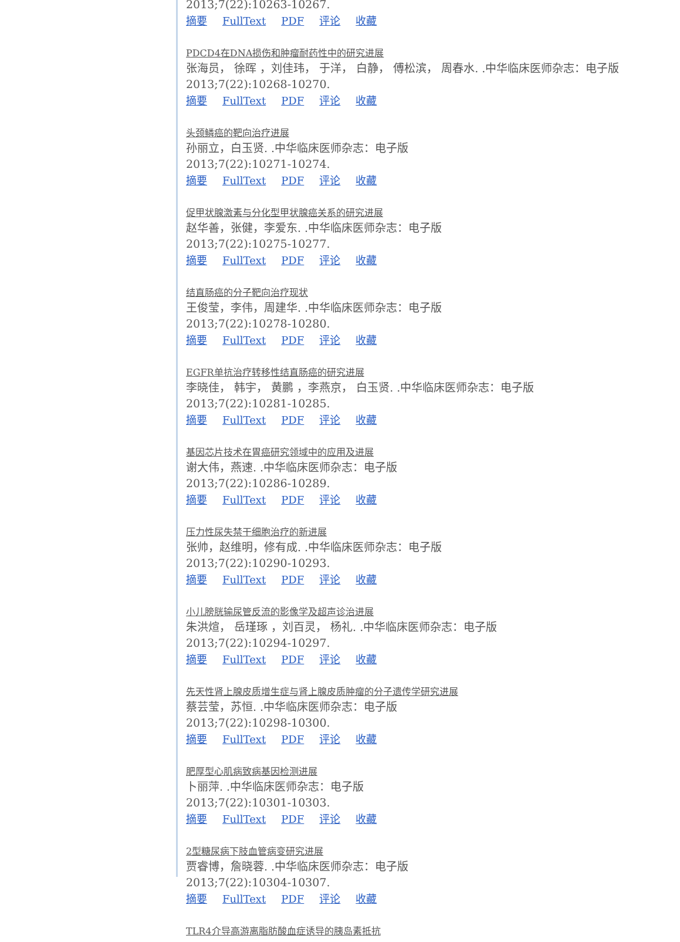2013;7(22):10263-10267.
摘要 FullText PDF 评论 收藏
PDCD4在DNA损伤和肿瘤耐药性中的研究进展
张海员， 徐晖 ，刘佳玮， 于洋， 白静， 傅松滨， 周春水. .中华临床医师杂志：电子版
2013;7(22):10268-10270.
摘要 FullText PDF 评论 收藏
头颈鳞癌的靶向治疗进展
孙丽立，白玉贤. .中华临床医师杂志：电子版
2013;7(22):10271-10274.
摘要 FullText PDF 评论 收藏
促甲状腺激素与分化型甲状腺癌关系的研究进展
赵华善，张健，李爱东. .中华临床医师杂志：电子版
2013;7(22):10275-10277.
摘要 FullText PDF 评论 收藏
结直肠癌的分子靶向治疗现状
王俊莹，李伟，周建华. .中华临床医师杂志：电子版
2013;7(22):10278-10280.
摘要 FullText PDF 评论 收藏
EGFR单抗治疗转移性结直肠癌的研究进展
李晓佳， 韩宇， 黄鹏 ，李燕京， 白玉贤. .中华临床医师杂志：电子版
2013;7(22):10281-10285.
摘要 FullText PDF 评论 收藏
基因芯片技术在胃癌研究领域中的应用及进展
谢大伟，燕速. .中华临床医师杂志：电子版
2013;7(22):10286-10289.
摘要 FullText PDF 评论 收藏
压力性尿失禁干细胞治疗的新进展
张帅，赵维明，修有成. .中华临床医师杂志：电子版
2013;7(22):10290-10293.
摘要 FullText PDF 评论 收藏
小儿膀胱输尿管反流的影像学及超声诊治进展
朱洪煊， 岳瑾琢 ，刘百灵， 杨礼. .中华临床医师杂志：电子版
2013;7(22):10294-10297.
摘要 FullText PDF 评论 收藏
先天性肾上腺皮质增生症与肾上腺皮质肿瘤的分子遗传学研究进展
蔡芸莹，苏恒. .中华临床医师杂志：电子版
2013;7(22):10298-10300.
摘要 FullText PDF 评论 收藏
肥厚型心肌病致病基因检测进展
卜丽萍. .中华临床医师杂志：电子版
2013;7(22):10301-10303.
摘要 FullText PDF 评论 收藏
2型糖尿病下肢血管病变研究进展
贾睿博，詹晓蓉. .中华临床医师杂志：电子版
2013;7(22):10304-10307.
摘要 FullText PDF 评论 收藏
TLR4介导高游离脂肪酸血症诱导的胰岛素抵抗